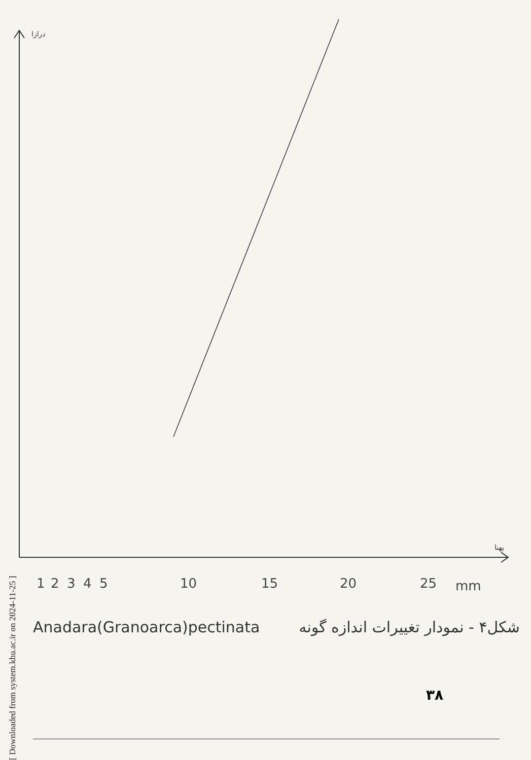درازا
پهنا
1
2
3
4
5
10
15
20
25
mm
[ Downloaded from system.khu.ac.ir on 2024-11-25 ]
Anadara(Granoarca)pectinata شکل۴ - نمودار تغییرات اندازه گونه
۳۸